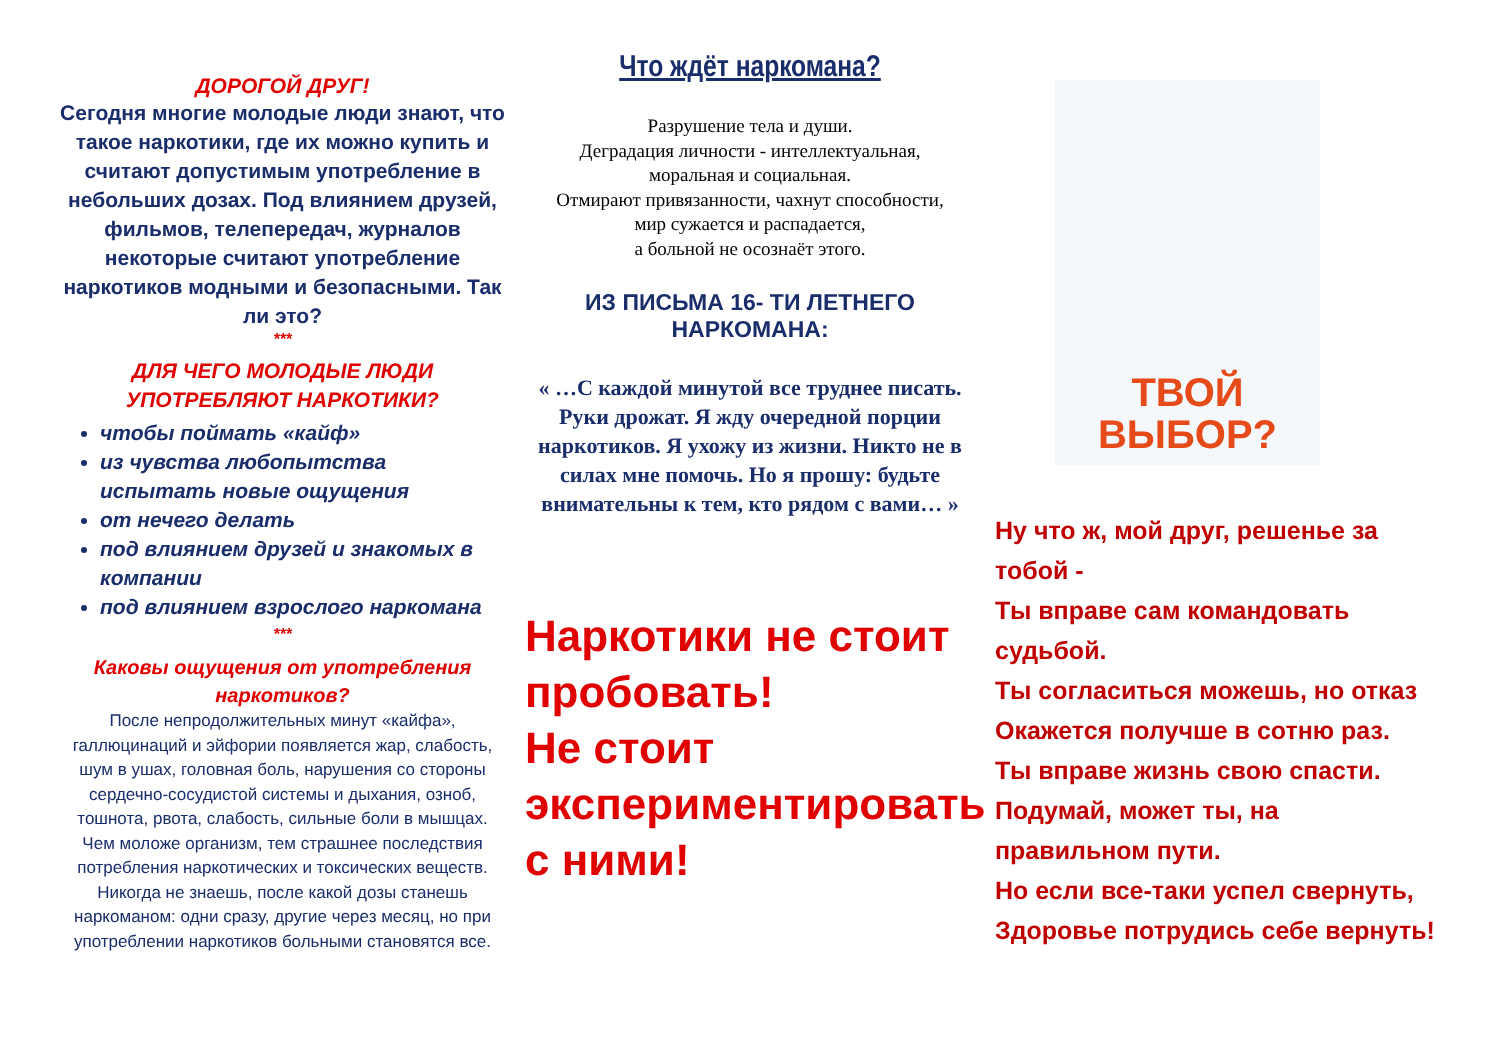ДОРОГОЙ ДРУГ!
Сегодня многие молодые люди знают, что такое наркотики, где их можно купить и считают допустимым употребление в небольших дозах. Под влиянием друзей, фильмов, телепередач, журналов некоторые считают употребление наркотиков модными и безопасными. Так ли это?
***
ДЛЯ ЧЕГО МОЛОДЫЕ ЛЮДИ УПОТРЕБЛЯЮТ НАРКОТИКИ?
чтобы поймать «кайф»
из чувства любопытства испытать новые ощущения
от нечего делать
под влиянием друзей и знакомых в компании
под влиянием взрослого наркомана
***
Каковы ощущения от употребления наркотиков?
После непродолжительных минут «кайфа», галлюцинаций и эйфории появляется жар, слабость, шум в ушах, головная боль, нарушения со стороны сердечно-сосудистой системы и дыхания, озноб, тошнота, рвота, слабость, сильные боли в мышцах. Чем моложе организм, тем страшнее последствия потребления наркотических и токсических веществ. Никогда не знаешь, после какой дозы станешь наркоманом: одни сразу, другие через месяц, но при употреблении наркотиков больными становятся все.
Что ждёт наркомана?
Разрушение тела и души.
Деградация личности - интеллектуальная,
моральная и социальная.
Отмирают привязанности, чахнут способности,
мир сужается и распадается,
а больной не осознаёт этого.
ИЗ ПИСЬМА 16- ТИ ЛЕТНЕГО НАРКОМАНА:
« …С каждой минутой все труднее писать. Руки дрожат. Я жду очередной порции наркотиков. Я ухожу из жизни. Никто не в силах мне помочь. Но я прошу: будьте внимательны к тем, кто рядом с вами… »
Наркотики не стоит пробовать!
Не стоит экспериментировать
с ними!
ТВОЙ
ВЫБОР?
Ну что ж, мой друг, решенье за тобой -
Ты вправе сам командовать судьбой.
Ты согласиться можешь, но отказ
Окажется получше в сотню раз.
Ты вправе жизнь свою спасти.
Подумай, может ты, на правильном пути.
Но если все-таки успел свернуть,
Здоровье потрудись себе вернуть!